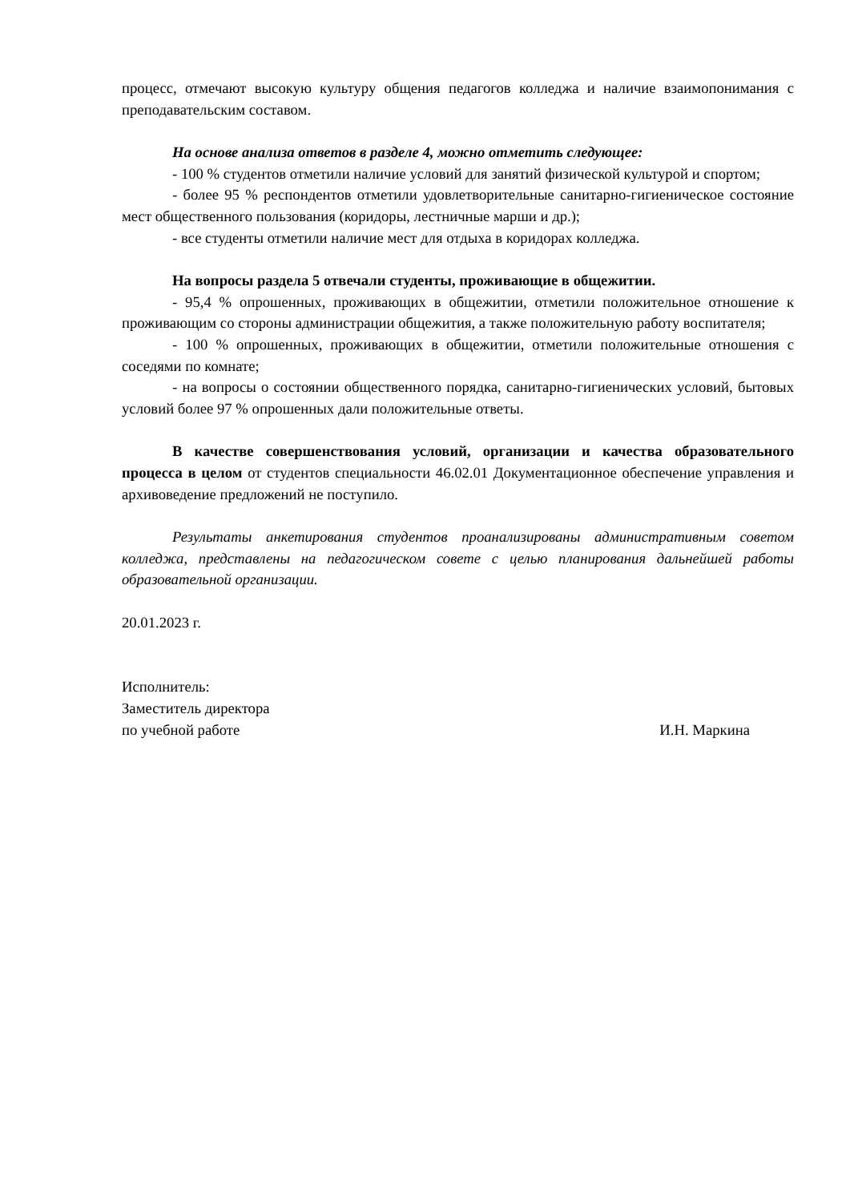процесс, отмечают высокую культуру общения педагогов колледжа и наличие взаимопонимания с преподавательским составом.
На основе анализа ответов в разделе 4, можно отметить следующее:
- 100 % студентов отметили наличие условий для занятий физической культурой и спортом;
- более 95 % респондентов отметили удовлетворительные санитарно-гигиеническое состояние мест общественного пользования (коридоры, лестничные марши и др.);
- все студенты отметили наличие мест для отдыха в коридорах колледжа.
На вопросы раздела 5 отвечали студенты, проживающие в общежитии.
- 95,4 % опрошенных, проживающих в общежитии, отметили положительное отношение к проживающим со стороны администрации общежития, а также положительную работу воспитателя;
- 100 % опрошенных, проживающих в общежитии, отметили положительные отношения с соседями по комнате;
- на вопросы о состоянии общественного порядка, санитарно-гигиенических условий, бытовых условий более 97 % опрошенных дали положительные ответы.
В качестве совершенствования условий, организации и качества образовательного процесса в целом от студентов специальности 46.02.01 Документационное обеспечение управления и архивоведение предложений не поступило.
Результаты анкетирования студентов проанализированы административным советом колледжа, представлены на педагогическом совете с целью планирования дальнейшей работы образовательной организации.
20.01.2023 г.
Исполнитель:
Заместитель директора
по учебной работе И.Н. Маркина